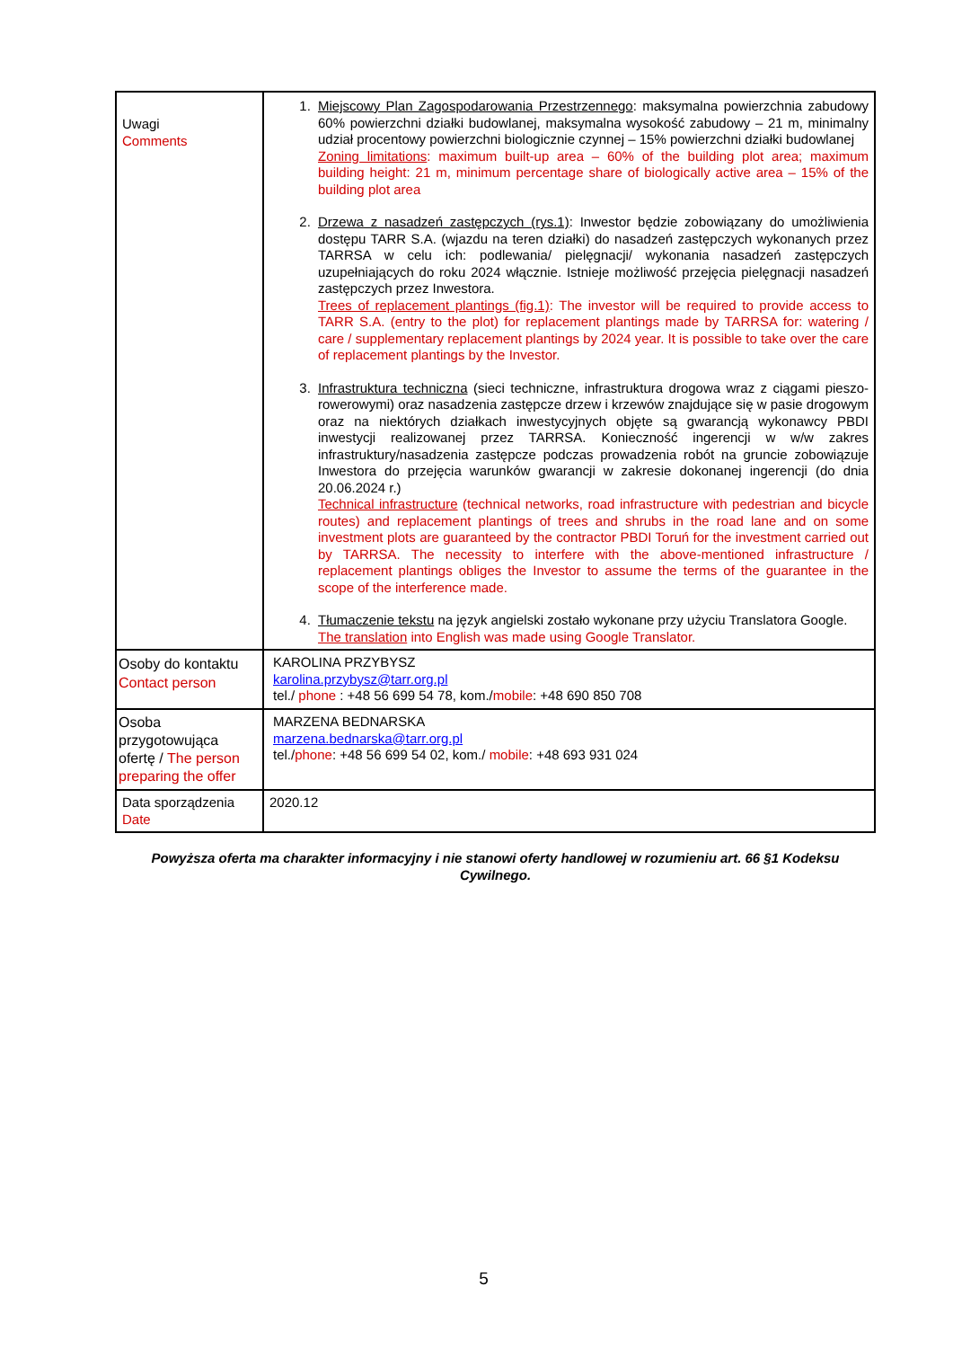| Uwagi Comments | 1. Miejscowy Plan Zagospodarowania Przestrzennego : maksymalna powierzchnia zabudowy 60% powierzchni działki budowlanej, maksymalna wysokość zabudowy – 21 m, minimalny udział procentowy powierzchni biologicznie czynnej – 15% powierzchni działki budowlanej Zoning limitations : maximum built-up area – 60% of the building plot area; maximum building height: 21 m, minimum percentage share of biologically active area – 15% of the building plot area 2. Drzewa z nasadzeń zastępczych (rys.1) : Inwestor będzie zobowiązany do umożliwienia dostępu TARR S.A. (wjazdu na teren działki) do nasadzeń zastępczych wykonanych przez TARRSA w celu ich: podlewania/ pielęgnacji/ wykonania nasadzeń zastępczych uzupełniających do roku 2024 włącznie. Istnieje możliwość przejęcia pielęgnacji nasadzeń zastępczych przez Inwestora. Trees of replacement plantings (fig.1) : The investor will be required to provide access to TARR S.A. (entry to the plot) for replacement plantings made by TARRSA for: watering / care / supplementary replacement plantings by 2024 year. It is possible to take over the care of replacement plantings by the Investor. 3. Infrastruktura techniczna (sieci techniczne, infrastruktura drogowa wraz z ciągami pieszo-rowerowymi) oraz nasadzenia zastępcze drzew i krzewów znajdujące się w pasie drogowym oraz na niektórych działkach inwestycyjnych objęte są gwarancją wykonawcy PBDI inwestycji realizowanej przez TARRSA. Konieczność ingerencji w w/w zakres infrastruktury/nasadzenia zastępcze podczas prowadzenia robót na gruncie zobowiązuje Inwestora do przejęcia warunków gwarancji w zakresie dokonanej ingerencji (do dnia 20.06.2024 r.) Technical infrastructure (technical networks, road infrastructure with pedestrian and bicycle routes) and replacement plantings of trees and shrubs in the road lane and on some investment plots are guaranteed by the contractor PBDI Toruń for the investment carried out by TARRSA. The necessity to interfere with the above-mentioned infrastructure / replacement plantings obliges the Investor to assume the terms of the guarantee in the scope of the interference made. 4. Tłumaczenie tekstu na język angielski zostało wykonane przy użyciu Translatora Google. The translation into English was made using Google Translator. |
| Osoby do kontaktu Contact person | KAROLINA PRZYBYSZ karolina.przybysz@tarr.org.pl tel./ phone : +48 56 699 54 78, kom./ mobile : +48 690 850 708 |
| Osoba przygotowująca ofertę / The person preparing the offer | MARZENA BEDNARSKA marzena.bednarska@tarr.org.pl tel./ phone : +48 56 699 54 02, kom./ mobile : +48 693 931 024 |
| Data sporządzenia Date | 2020.12 |
Powyższa oferta ma charakter informacyjny i nie stanowi oferty handlowej w rozumieniu art. 66 §1 Kodeksu Cywilnego.
5